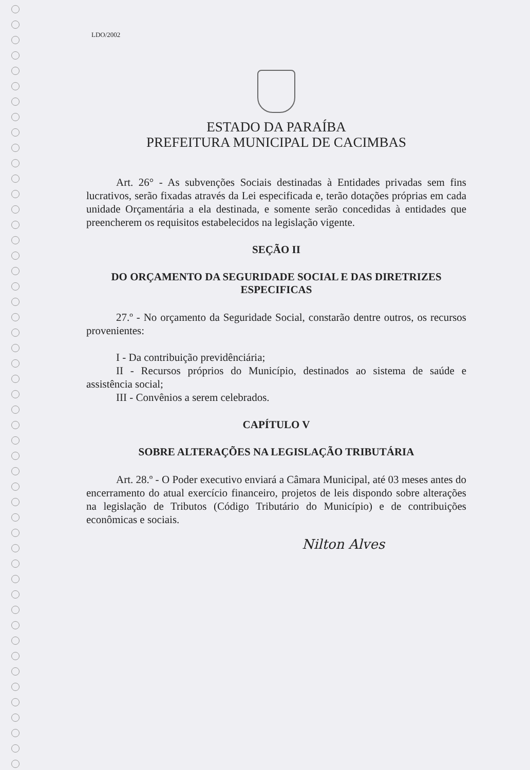LDO/2002
ESTADO DA PARAÍBA
PREFEITURA MUNICIPAL DE CACIMBAS
Art. 26° - As subvenções Sociais destinadas à Entidades privadas sem fins lucrativos, serão fixadas através da Lei especificada e, terão dotações próprias em cada unidade Orçamentária a ela destinada, e somente serão concedidas à entidades que preencherem os requisitos estabelecidos na legislação vigente.
SEÇÃO II
DO ORÇAMENTO DA SEGURIDADE SOCIAL E DAS DIRETRIZES ESPECIFICAS
27.º - No orçamento da Seguridade Social, constarão dentre outros, os recursos provenientes:
I - Da contribuição previdênciária;
II - Recursos próprios do Município, destinados ao sistema de saúde e assistência social;
III - Convênios a serem celebrados.
CAPÍTULO V
SOBRE ALTERAÇÕES NA LEGISLAÇÃO TRIBUTÁRIA
Art. 28.º - O Poder executivo enviará a Câmara Municipal, até 03 meses antes do encerramento do atual exercício financeiro, projetos de leis dispondo sobre alterações na legislação de Tributos (Código Tributário do Município) e de contribuições econômicas e sociais.
Nilton Alves